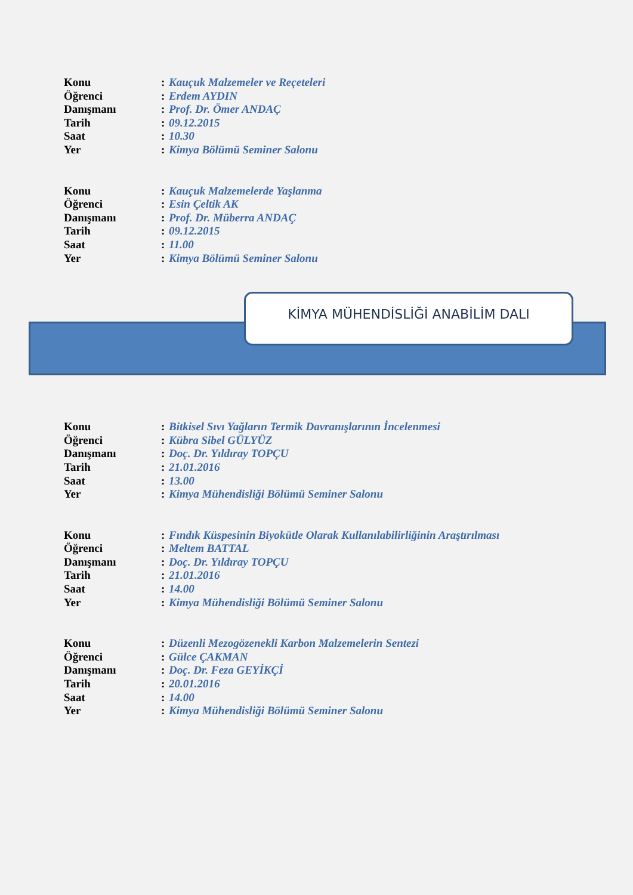Konu: Kauçuk Malzemeler ve Reçeteleri
Öğrenci: Erdem AYDIN
Danışmanı: Prof. Dr. Ömer ANDAÇ
Tarih: 09.12.2015
Saat: 10.30
Yer: Kimya Bölümü Seminer Salonu
Konu: Kauçuk Malzemelerde Yaşlanma
Öğrenci: Esin Çeltik AK
Danışmanı: Prof. Dr. Müberra ANDAÇ
Tarih: 09.12.2015
Saat: 11.00
Yer: Kimya Bölümü Seminer Salonu
KİMYA MÜHENDİSLİĞİ ANABİLİM DALI
Konu: Bitkisel Sıvı Yağların Termik Davranışlarının İncelenmesi
Öğrenci: Kübra Sibel GÜLYÜZ
Danışmanı: Doç. Dr. Yıldıray TOPÇU
Tarih: 21.01.2016
Saat: 13.00
Yer: Kimya Mühendisliği Bölümü Seminer Salonu
Konu: Fındık Küspesinin Biyokütle Olarak Kullanılabilirliğinin Araştırılması
Öğrenci: Meltem BATTAL
Danışmanı: Doç. Dr. Yıldıray TOPÇU
Tarih: 21.01.2016
Saat: 14.00
Yer: Kimya Mühendisliği Bölümü Seminer Salonu
Konu: Düzenli Mezogözenekli Karbon Malzemelerin Sentezi
Öğrenci: Gülce ÇAKMAN
Danışmanı: Doç. Dr. Feza GEYİKÇİ
Tarih: 20.01.2016
Saat: 14.00
Yer: Kimya Mühendisliği Bölümü Seminer Salonu